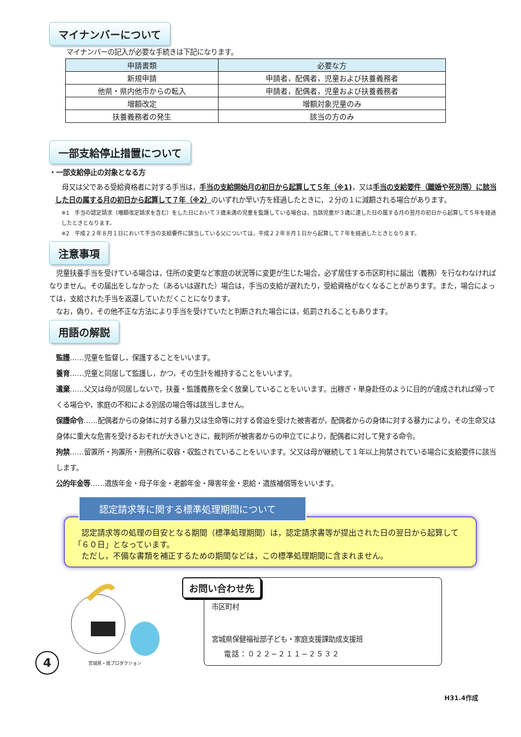マイナンバーについて
マイナンバーの記入が必要な手続きは下記になります。
| 申請書類 | 必要な方 |
| --- | --- |
| 新規申請 | 申請者，配偶者，児童および扶養義務者 |
| 他県・県内他市からの転入 | 申請者，配偶者，児童および扶養義務者 |
| 増額改定 | 増額対象児童のみ |
| 扶養義務者の発生 | 該当の方のみ |
一部支給停止措置について
・一部支給停止の対象となる方
　母又は父である受給資格者に対する手当は，手当の支給開始月の初日から起算して５年（※1)，又は手当の支給要件（離婚や死別等）に該当した日の属する月の初日から起算して７年（※2）のいずれか早い方を経過したときに，２分の１に減額される場合があります。
※1　手当の認定請求（増額改定請求を含む）をした日において３歳未満の児童を監護している場合は，当該児童が３歳に達した日の属する月の翌月の初日から起算して５年を経過したときとなります。
※2　平成２２年８月１日において手当の支給要件に該当している父については，平成２２年８月１日から起算して７年を経過したときとなります。
注意事項
　児童扶養手当を受けている場合は，住所の変更など家庭の状況等に変更が生じた場合，必ず居住する市区町村に届出（義務）を行なわなければなりません。その届出をしなかった（あるいは遅れた）場合は，手当の支給が遅れたり，受給資格がなくなることがあります。また，場合によっては，支給された手当を返還していただくことになります。
　なお，偽り，その他不正な方法により手当を受けていたと判断された場合には，処罰されることもあります。
用語の解説
監護……児童を監督し，保護することをいいます。
養育……児童と同居して監護し，かつ，その生計を維持することをいいます。
遺棄……父又は母が同居しないで，扶養・監護義務を全く放棄していることをいいます。出稼ぎ・単身赴任のように目的が達成されれば帰ってくる場合や，家庭の不和による別居の場合等は該当しません。
保護命令……配偶者からの身体に対する暴力又は生命等に対する脅迫を受けた被害者が，配偶者からの身体に対する暴力により，その生命又は身体に重大な危害を受けるおそれが大きいときに，裁判所が被害者からの申立てにより，配偶者に対して発する命令。
拘禁……留置所・拘置所・刑務所に収容・収監されていることをいいます。父又は母が継続して１年以上拘禁されている場合に支給要件に該当します。
公的年金等……遺族年金・母子年金・老齢年金・障害年金・恩給・遺族補償等をいいます。
認定請求等に関する標準処理期間について
　認定請求等の処理の目安となる期間（標準処理期間）は，認定請求書等が提出された日の翌日から起算して「６０日」となっています。
　ただし，不備な書類を補正するための期間などは，この標準処理期間に含まれません。
宮城県・旭プロダクション
4
お問い合わせ先
市区町村
宮城県保健福祉部子ども・家庭支援課助成支援班
電話：０２２−２１１−２５３２
H31.4作成